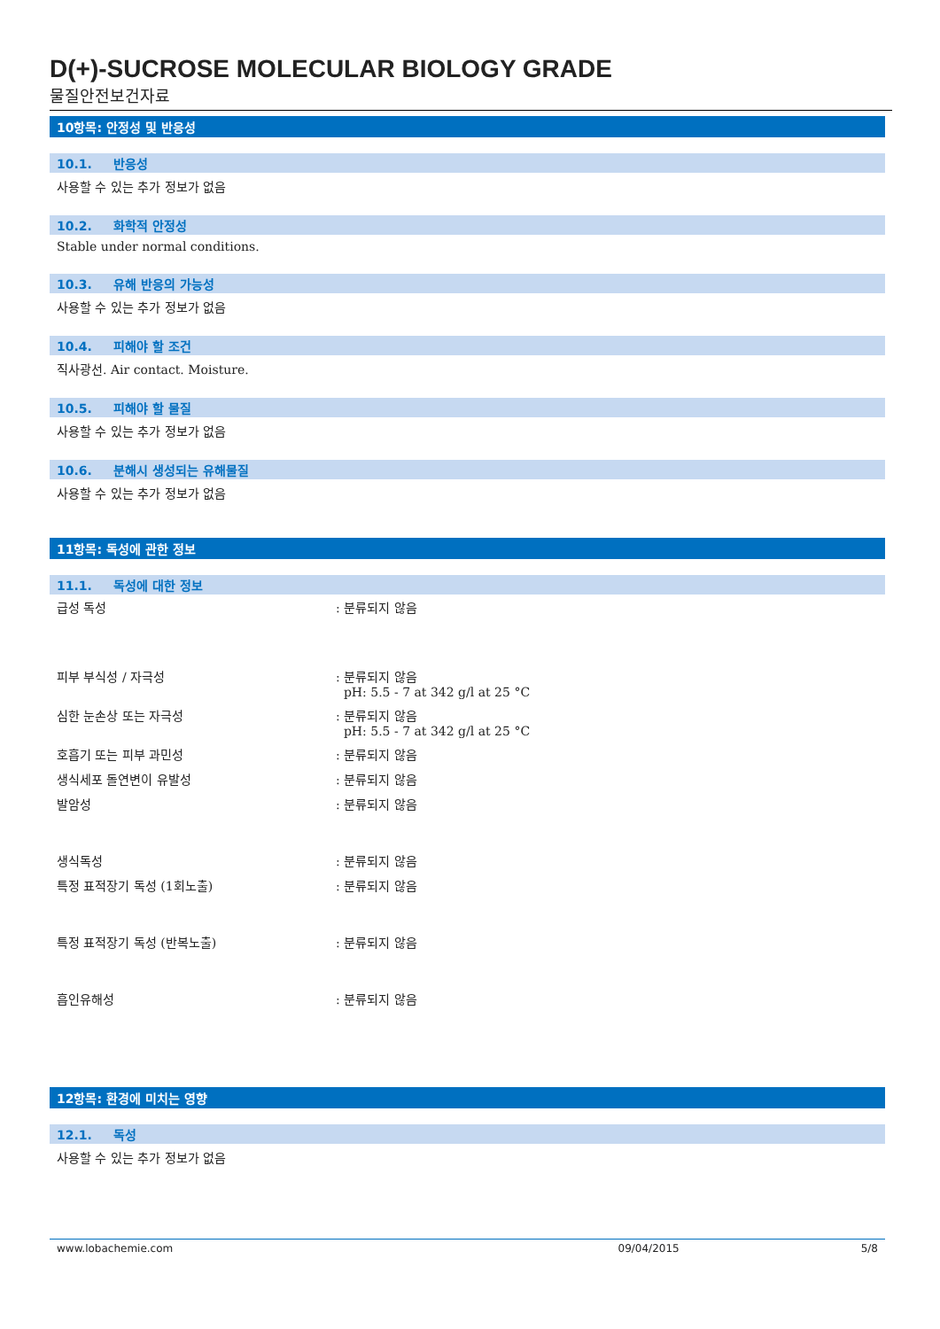D(+)-SUCROSE MOLECULAR BIOLOGY GRADE
물질안전보건자료
10항목: 안정성 및 반응성
10.1. 반응성
사용할 수 있는 추가 정보가 없음
10.2. 화학적 안정성
Stable under normal conditions.
10.3. 유해 반응의 가능성
사용할 수 있는 추가 정보가 없음
10.4. 피해야 할 조건
직사광선. Air contact. Moisture.
10.5. 피해야 할 물질
사용할 수 있는 추가 정보가 없음
10.6. 분해시 생성되는 유해물질
사용할 수 있는 추가 정보가 없음
11항목: 독성에 관한 정보
11.1. 독성에 대한 정보
급성 독성 : 분류되지 않음
피부 부식성 / 자극성 : 분류되지 않음
pH: 5.5 - 7 at 342 g/l at 25 °C
심한 눈손상 또는 자극성 : 분류되지 않음
pH: 5.5 - 7 at 342 g/l at 25 °C
호흡기 또는 피부 과민성 : 분류되지 않음
생식세포 돌연변이 유발성 : 분류되지 않음
발암성 : 분류되지 않음
생식독성 : 분류되지 않음
특정 표적장기 독성 (1회노출) : 분류되지 않음
특정 표적장기 독성 (반복노출) : 분류되지 않음
흡인유해성 : 분류되지 않음
12항목: 환경에 미치는 영향
12.1. 독성
사용할 수 있는 추가 정보가 없음
www.lobachemie.com 09/04/2015 5/8